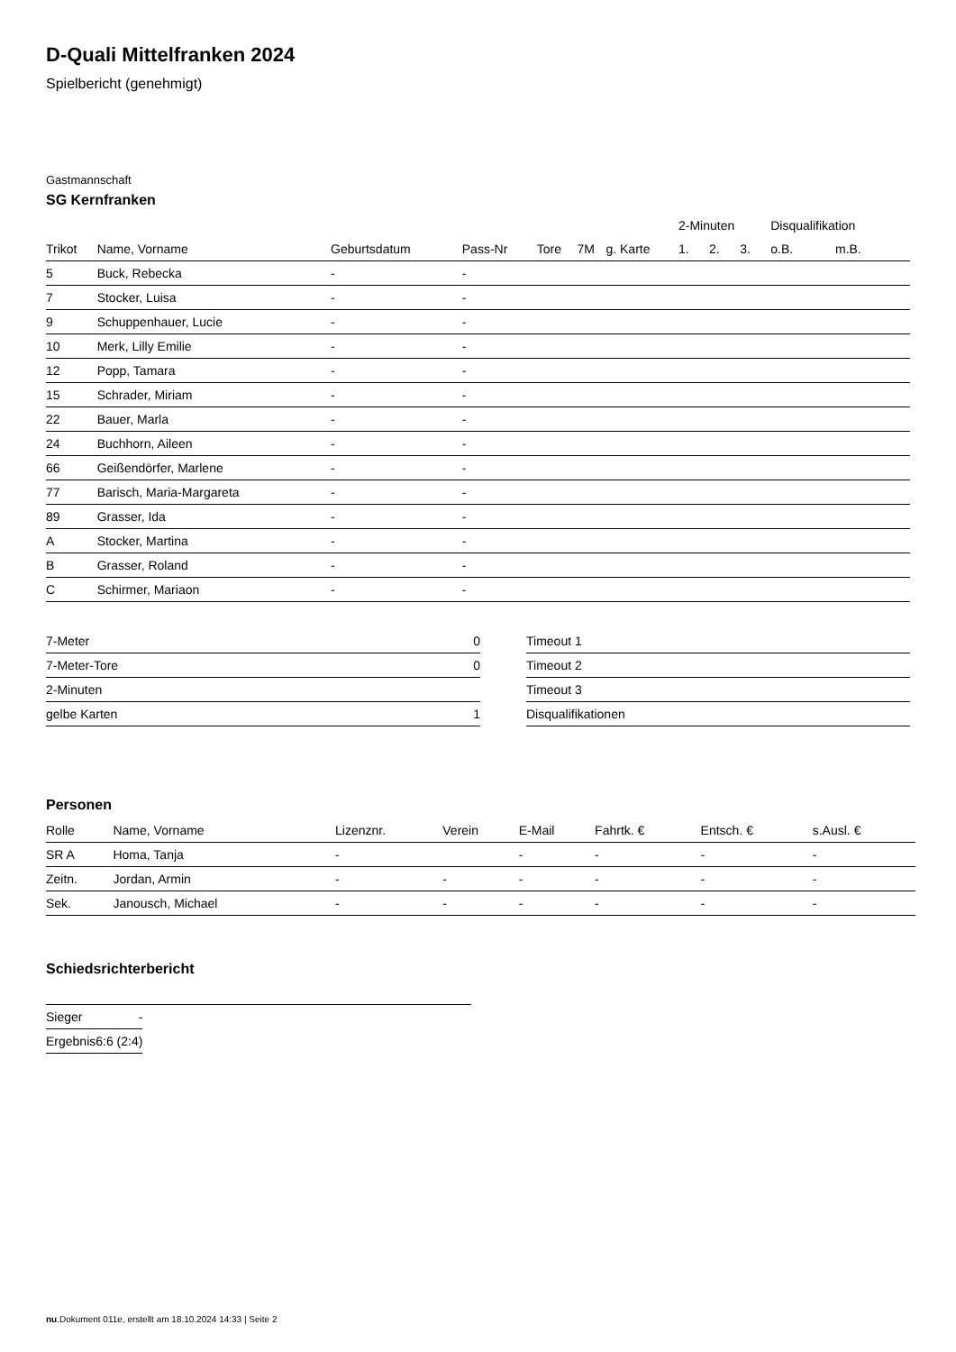D-Quali Mittelfranken 2024
Spielbericht (genehmigt)
Gastmannschaft
SG Kernfranken
| | | | | | | | 2-Minuten | | | Disqualifikation | |
| --- | --- | --- | --- | --- | --- | --- | --- | --- | --- | --- | --- |
| Trikot | Name, Vorname | Geburtsdatum | Pass-Nr | Tore | 7M | g. Karte | 1. | 2. | 3. | o.B. | m.B. |
| 5 | Buck, Rebecka | - | - | | | | | | | | |
| 7 | Stocker, Luisa | - | - | | | | | | | | |
| 9 | Schuppenhauer, Lucie | - | - | | | | | | | | |
| 10 | Merk, Lilly Emilie | - | - | | | | | | | | |
| 12 | Popp, Tamara | - | - | | | | | | | | |
| 15 | Schrader, Miriam | - | - | | | | | | | | |
| 22 | Bauer, Marla | - | - | | | | | | | | |
| 24 | Buchhorn, Aileen | - | - | | | | | | | | |
| 66 | Geißendörfer, Marlene | - | - | | | | | | | | |
| 77 | Barisch, Maria-Margareta | - | - | | | | | | | | |
| 89 | Grasser, Ida | - | - | | | | | | | | |
| A | Stocker, Martina | - | - | | | | | | | | |
| B | Grasser, Roland | - | - | | | | | | | | |
| C | Schirmer, Mariaon | - | - | | | | | | | | |
| 7-Meter | 0 |
| 7-Meter-Tore | 0 |
| 2-Minuten | |
| gelbe Karten | 1 |
| Timeout 1 |
| Timeout 2 |
| Timeout 3 |
| Disqualifikationen |
Personen
| Rolle | Name, Vorname | Lizenznr. | Verein | E-Mail | Fahrtk. € | Entsch. € | s.Ausl. € |
| --- | --- | --- | --- | --- | --- | --- | --- |
| SR A | Homa, Tanja | - | | - | - | - | - |
| Zeitn. | Jordan, Armin | - | - | - | - | - | - |
| Sek. | Janousch, Michael | - | - | - | - | - | - |
Schiedsrichterbericht
| Sieger | - |
| Ergebnis | 6:6 (2:4) |
nu.Dokument 011e, erstellt am 18.10.2024 14:33 | Seite 2